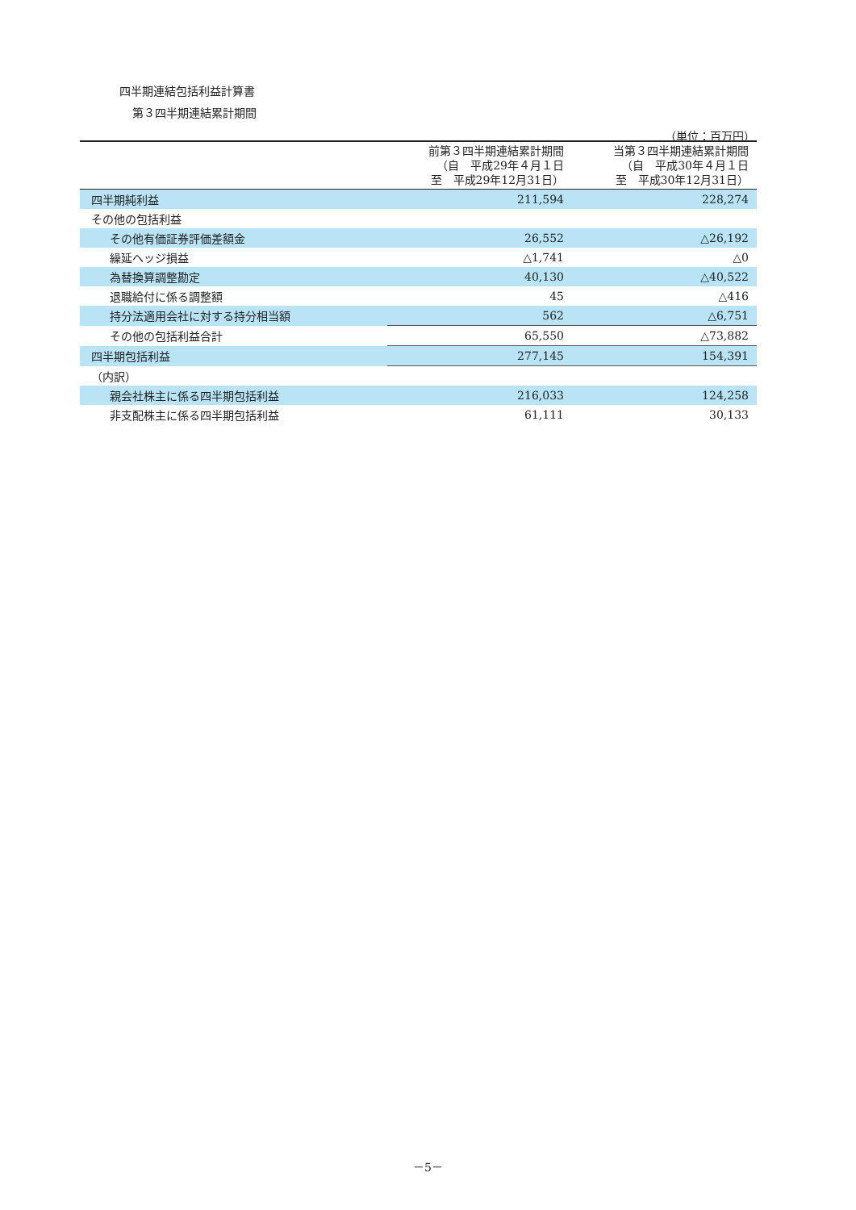四半期連結包括利益計算書
第３四半期連結累計期間
（単位：百万円）
| | 前第３四半期連結累計期間 （自 平成29年４月１日 至 平成29年12月31日） | 当第３四半期連結累計期間 （自 平成30年４月１日 至 平成30年12月31日） |
| --- | --- | --- |
| 四半期純利益 | 211,594 | 228,274 |
| その他の包括利益 | | |
| その他有価証券評価差額金 | 26,552 | △26,192 |
| 繰延ヘッジ損益 | △1,741 | △0 |
| 為替換算調整勘定 | 40,130 | △40,522 |
| 退職給付に係る調整額 | 45 | △416 |
| 持分法適用会社に対する持分相当額 | 562 | △6,751 |
| その他の包括利益合計 | 65,550 | △73,882 |
| 四半期包括利益 | 277,145 | 154,391 |
| （内訳） | | |
| 親会社株主に係る四半期包括利益 | 216,033 | 124,258 |
| 非支配株主に係る四半期包括利益 | 61,111 | 30,133 |
－5－